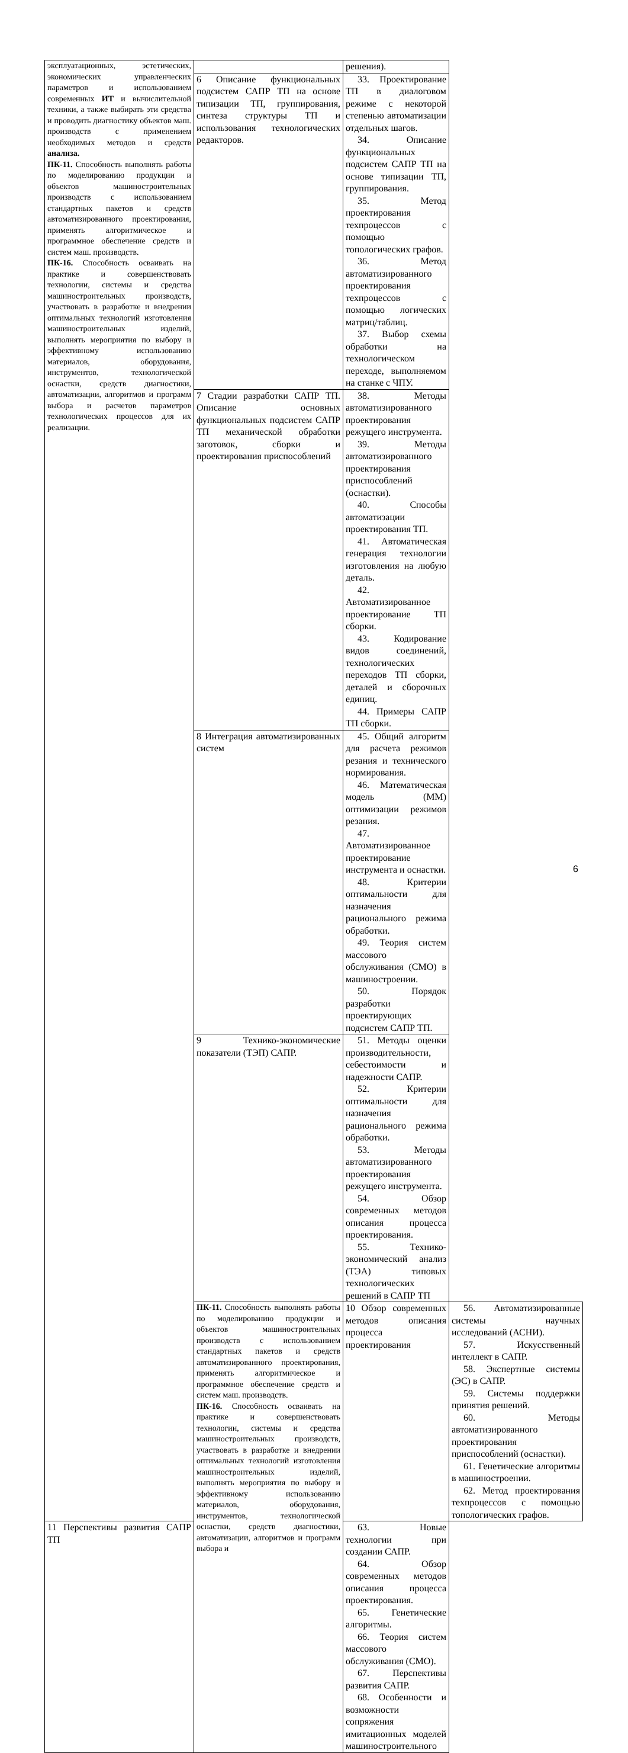| эксплуатационных, эстетических, экономических управленческих параметров и использованием современных ИТ и вычислительной техники, а также выбирать эти средства и проводить диагностику объектов маш. производств с применением необходимых методов и средств анализа. ПК-11. Способность выполнять работы по моделированию продукции и объектов машиностроительных производств с использованием стандартных пакетов и средств автоматизированного проектирования, применять алгоритмическое и программное обеспечение средств и систем маш. производств. ПК-16. Способность осваивать на практике и совершенствовать технологии, системы и средства машиностроительных производств, участвовать в разработке и внедрении оптимальных технологий изготовления машиностроительных изделий, выполнять мероприятия по выбору и эффективному использованию материалов, оборудования, инструментов, технологической оснастки, средств диагностики, автоматизации, алгоритмов и программ выбора и расчетов параметров технологических процессов для их реализации. | | решения). | |
| | 6 Описание функциональных подсистем САПР ТП на основе типизации ТП, группирования, синтеза структуры ТП и использования технологических редакторов. | 33. Проектирование ТП в диалоговом режиме с некоторой степенью автоматизации отдельных шагов. 34. Описание функциональных подсистем САПР ТП на основе типизации ТП, группирования. 35. Метод проектирования техпроцессов с помощью топологических графов. 36. Метод автоматизированного проектирования техпроцессов с помощью логических матриц/таблиц. 37. Выбор схемы обработки на технологическом переходе, выполняемом на станке с ЧПУ. | |
| | 7 Стадии разработки САПР ТП. Описание основных функциональных подсистем САПР ТП механической обработки заготовок, сборки и проектирования приспособлений | 38. Методы автоматизированного проектирования режущего инструмента. 39. Методы автоматизированного проектирования приспособлений (оснастки). 40. Способы автоматизации проектирования ТП. 41. Автоматическая генерация технологии изготовления на любую деталь. 42. Автоматизированное проектирование ТП сборки. 43. Кодирование видов соединений, технологических переходов ТП сборки, деталей и сборочных единиц. 44. Примеры САПР ТП сборки. | |
| | 8 Интеграция автоматизированных систем | 45. Общий алгоритм для расчета режимов резания и технического нормирования. 46. Математическая модель (ММ) оптимизации режимов резания. 47. Автоматизированное проектирование инструмента и оснастки. 48. Критерии оптимальности для назначения рационального режима обработки. 49. Теория систем массового обслуживания (СМО) в машиностроении. 50. Порядок разработки проектирующих подсистем САПР ТП. | |
| | 9 Технико-экономические показатели (ТЭП) САПР. | 51. Методы оценки производительности, себестоимости и надежности САПР. 52. Критерии оптимальности для назначения рационального режима обработки. 53. Методы автоматизированного проектирования режущего инструмента. 54. Обзор современных методов описания процесса проектирования. 55. Технико-экономический анализ (ТЭА) типовых технологических решений в САПР ТП | |
| | ПК-11. Способность выполнять работы по моделированию продукции и объектов машиностроительных производств с использованием стандартных пакетов и средств автоматизированного проектирования, применять алгоритмическое и программное обеспечение средств и систем маш. производств. ПК-16. Способность осваивать на практике и совершенствовать технологии, системы и средства машиностроительных производств, участвовать в разработке и внедрении оптимальных технологий изготовления машиностроительных изделий, выполнять мероприятия по выбору и эффективному использованию материалов, оборудования, инструментов, технологической оснастки, средств диагностики, автоматизации, алгоритмов и программ выбора и | 10 Обзор современных методов описания процесса проектирования | 56. Автоматизированные системы научных исследований (АСНИ). 57. Искусственный интеллект в САПР. 58. Экспертные системы (ЭС) в САПР. 59. Системы поддержки принятия решений. 60. Методы автоматизированного проектирования приспособлений (оснастки). 61. Генетические алгоритмы в машиностроении. 62. Метод проектирования техпроцессов с помощью топологических графов. |
| 11 Перспективы развития САПР ТП | | 63. Новые технологии при создании САПР. 64. Обзор современных методов описания процесса проектирования. 65. Генетические алгоритмы. 66. Теория систем массового обслуживания (СМО). 67. Перспективы развития САПР. 68. Особенности и возможности сопряжения имитационных моделей машиностроительного | |
6